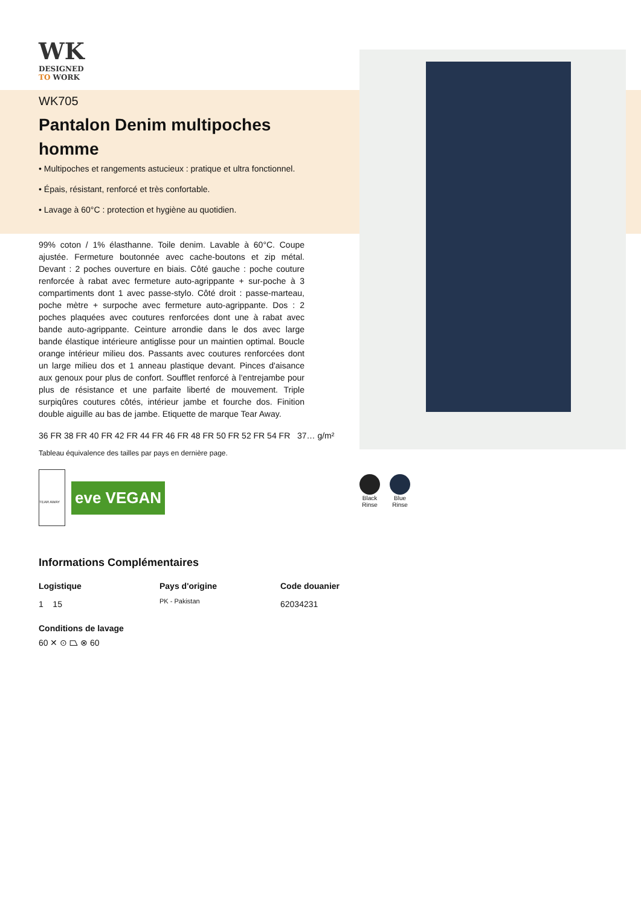WK
DESIGNED
TO WORK
WK705
Pantalon Denim multipoches homme
• Multipoches et rangements astucieux : pratique et ultra fonctionnel.
• Épais, résistant, renforcé et très confortable.
• Lavage à 60°C : protection et hygiène au quotidien.
99% coton / 1% élasthanne. Toile denim. Lavable à 60°C. Coupe ajustée. Fermeture boutonnée avec cache-boutons et zip métal. Devant : 2 poches ouverture en biais. Côté gauche : poche couture renforcée à rabat avec fermeture auto-agrippante + sur-poche à 3 compartiments dont 1 avec passe-stylo. Côté droit : passe-marteau, poche mètre + surpoche avec fermeture auto-agrippante. Dos : 2 poches plaquées avec coutures renforcées dont une à rabat avec bande auto-agrippante. Ceinture arrondie dans le dos avec large bande élastique intérieure antiglisse pour un maintien optimal. Boucle orange intérieur milieu dos. Passants avec coutures renforcées dont un large milieu dos et 1 anneau plastique devant. Pinces d'aisance aux genoux pour plus de confort. Soufflet renforcé à l'entrejambe pour plus de résistance et une parfaite liberté de mouvement. Triple surpiqûres coutures côtés, intérieur jambe et fourche dos. Finition double aiguille au bas de jambe. Etiquette de marque Tear Away.
36 FR 38 FR 40 FR 42 FR 44 FR 46 FR 48 FR 50 FR 52 FR 54 FR 37… g/m²
Tableau équivalence des tailles par pays en dernière page.
TEAR AWAY
eve VEGAN
Informations Complémentaires
Logistique
1 15
Pays d'origine
PK - Pakistan
Code douanier
62034231
Conditions de lavage
60 ✕ ⊙ ⏢ ⊗ 60
Black
Rinse
Blue
Rinse